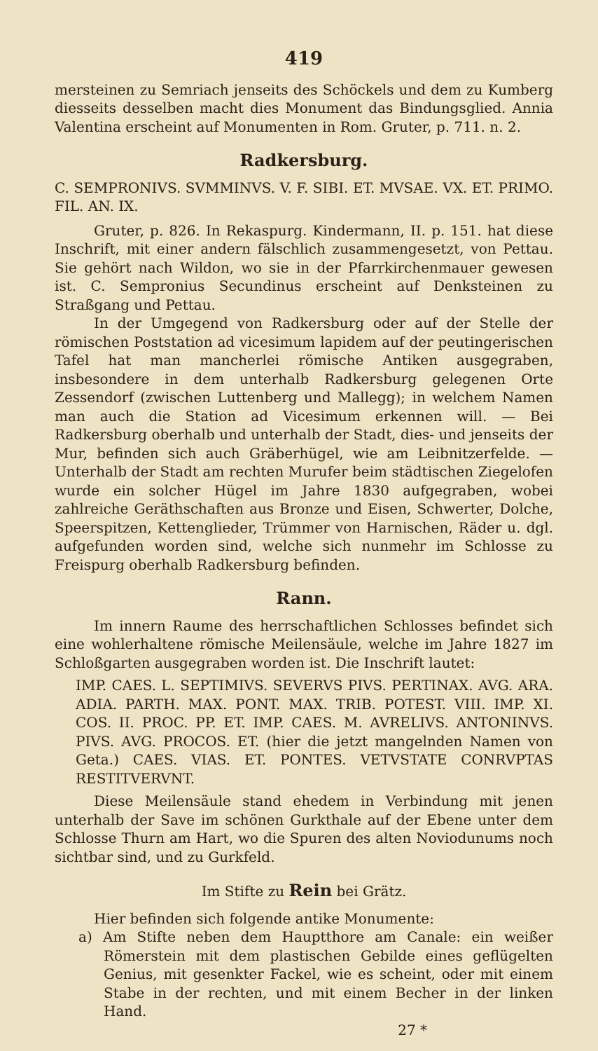419
mersteinen zu Semriach jenseits des Schöckels und dem zu Kumberg diesseits desselben macht dies Monument das Bindungsglied. Annia Valentina erscheint auf Monumenten in Rom. Gruter, p. 711. n. 2.
Radkersburg.
C. SEMPRONIVS. SVMMINVS. V. F. SIBI. ET. MVSAE. VX. ET. PRIMO. FIL. AN. IX.
Gruter, p. 826. In Rekaspurg. Kindermann, II. p. 151. hat diese Inschrift, mit einer andern fälschlich zusammengesetzt, von Pettau. Sie gehört nach Wildon, wo sie in der Pfarrkirchenmauer gewesen ist. C. Sempronius Secundinus erscheint auf Denksteinen zu Straßgang und Pettau.
In der Umgegend von Radkersburg oder auf der Stelle der römischen Poststation ad vicesimum lapidem auf der peutingerischen Tafel hat man mancherlei römische Antiken ausgegraben, insbesondere in dem unterhalb Radkersburg gelegenen Orte Zessendorf (zwischen Luttenberg und Mallegg); in welchem Namen man auch die Station ad Vicesimum erkennen will. — Bei Radkersburg oberhalb und unterhalb der Stadt, dies- und jenseits der Mur, befinden sich auch Gräberhügel, wie am Leibnitzerfelde. — Unterhalb der Stadt am rechten Murufer beim städtischen Ziegelofen wurde ein solcher Hügel im Jahre 1830 aufgegraben, wobei zahlreiche Geräthschaften aus Bronze und Eisen, Schwerter, Dolche, Speerspitzen, Kettenglieder, Trümmer von Harnischen, Räder u. dgl. aufgefunden worden sind, welche sich nunmehr im Schlosse zu Freispurg oberhalb Radkersburg befinden.
Rann.
Im innern Raume des herrschaftlichen Schlosses befindet sich eine wohlerhaltene römische Meilensäule, welche im Jahre 1827 im Schloßgarten ausgegraben worden ist. Die Inschrift lautet:
IMP. CAES. L. SEPTIMIVS. SEVERVS PIVS. PERTINAX. AVG. ARA. ADIA. PARTH. MAX. PONT. MAX. TRIB. POTEST. VIII. IMP. XI. COS. II. PROC. PP. ET. IMP. CAES. M. AVRELIVS. ANTONINVS. PIVS. AVG. PROCOS. ET. (hier die jetzt mangelnden Namen von Geta.) CAES. VIAS. ET. PONTES. VETVSTATE CONRVPTAS RESTITVERVNT.
Diese Meilensäule stand ehedem in Verbindung mit jenen unterhalb der Save im schönen Gurkthale auf der Ebene unter dem Schlosse Thurn am Hart, wo die Spuren des alten Noviodunums noch sichtbar sind, und zu Gurkfeld.
Im Stifte zu Rein bei Grätz.
Hier befinden sich folgende antike Monumente:
a) Am Stifte neben dem Hauptthore am Canale: ein weißer Römerstein mit dem plastischen Gebilde eines geflügelten Genius, mit gesenkter Fackel, wie es scheint, oder mit einem Stabe in der rechten, und mit einem Becher in der linken Hand.
27 *